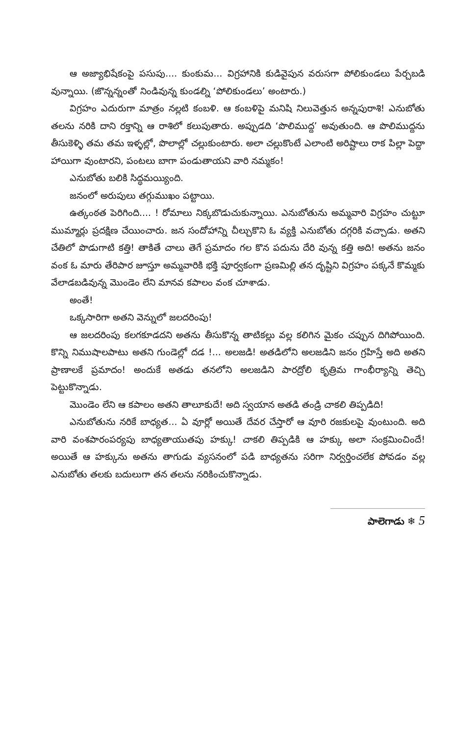ఆ అజ్యాభిషేకంపై పసుపు.... కుంకుమ... విగ్రహానికి కుడివైపున వరుసగా పోలికుండలు పేర్చబడి వున్నాయి. (జొన్నన్నంతో నిండివున్న కుండల్ని ‘పోలికుండలు’ అంటారు.)
విగ్రహం ఎదురుగా మాత్రం నల్లటి కంబళి. ఆ కంబళిపై మనిషి నిలువెత్తున అన్నపురాశి! ఎనుబోతు తలను నరికి దాని రక్తాన్ని ఆ రాశిలో కలుపుతారు. అప్పుడది ‘పొలిముద్ద’ అవుతుంది. ఆ పొలిముద్దను తీసుకెళ్ళి తమ తమ ఇళ్ళల్లో, పొలాల్లో చల్లుకుంటారు. అలా చల్లుకొంటే ఎలాంటి అరిష్టాలు రాక పిల్లా పెద్దా హాయిగా వుంటారని, పంటలు బాగా పండుతాయని వారి నమ్మకం!
ఎనుబోతు బలికి సిద్ధమయ్యింది.
జనంలో అరుపులు తగ్గుముఖం పట్టాయి.
ఉత్కంఠత పెరిగింది.... ! రోమాలు నిక్కబొడుచుకున్నాయి. ఎనుబోతును అమ్మవారి విగ్రహం చుట్టూ ముమ్మార్లు ప్రదక్షిణ చేయించారు. జన సందోహాన్ని చీల్చుకొని ఓ వ్యక్తి ఎనుబోతు దగ్గరికి వచ్చాడు. అతని చేతిలో పొడుగాటి కత్తి! తాకితే చాలు తెగే ప్రమాదం గల కొన పదును దేరి వున్న కత్తి అది! అతను జనం వంక ఓ మారు తేరిపార జూస్తూ అమ్మవారికి భక్తి పూర్వకంగా ప్రణమిల్లి తన దృష్టిని విగ్రహం పక్కనే కొమ్మకు వేలాడబడివున్న మొండెం లేని మానవ కపాలం వంక చూశాడు.
అంతే!
ఒక్కసారిగా అతని వెన్నులో జలదరింపు!
ఆ జలదరింపు కలగకూడదని అతను తీసుకొన్న తాటికల్లు వల్ల కలిగిన మైకం చప్పున దిగిపోయింది. కొన్ని నిముషాలపాటు అతని గుండెల్లో దడ !... అలజడి! అతడిలోని అలజడిని జనం గ్రహిస్తే అది అతని ప్రాణాలకే ప్రమాదం! అందుకే అతడు తనలోని అలజడిని పారద్రోలి కృత్రిమ గాంభీర్యాన్ని తెచ్చి పెట్టుకొన్నాడు.
మొండెం లేని ఆ కపాలం అతని తాలూకుదే! అది స్వయాన అతడి తండ్రి చాకలి తిప్పడిది!
ఎనుబోతును నరికే బాధ్యత... ఏ వూర్లో అయితే దేవర చేస్తారో ఆ వూరి రజకులపై వుంటుంది. అది వారి వంశపారంపర్యపు బాధ్యతాయుతపు హక్కు! చాకలి తిప్పడికి ఆ హక్కు అలా సంక్రమించిందే! అయితే ఆ హక్కును అతను తాగుడు వ్యసనంలో పడి బాధ్యతను సరిగా నిర్వర్తించలేక పోవడం వల్ల ఎనుబోతు తలకు బదులుగా తన తలను నరికించుకొన్నాడు.
పాలెగాడు ❄ 5